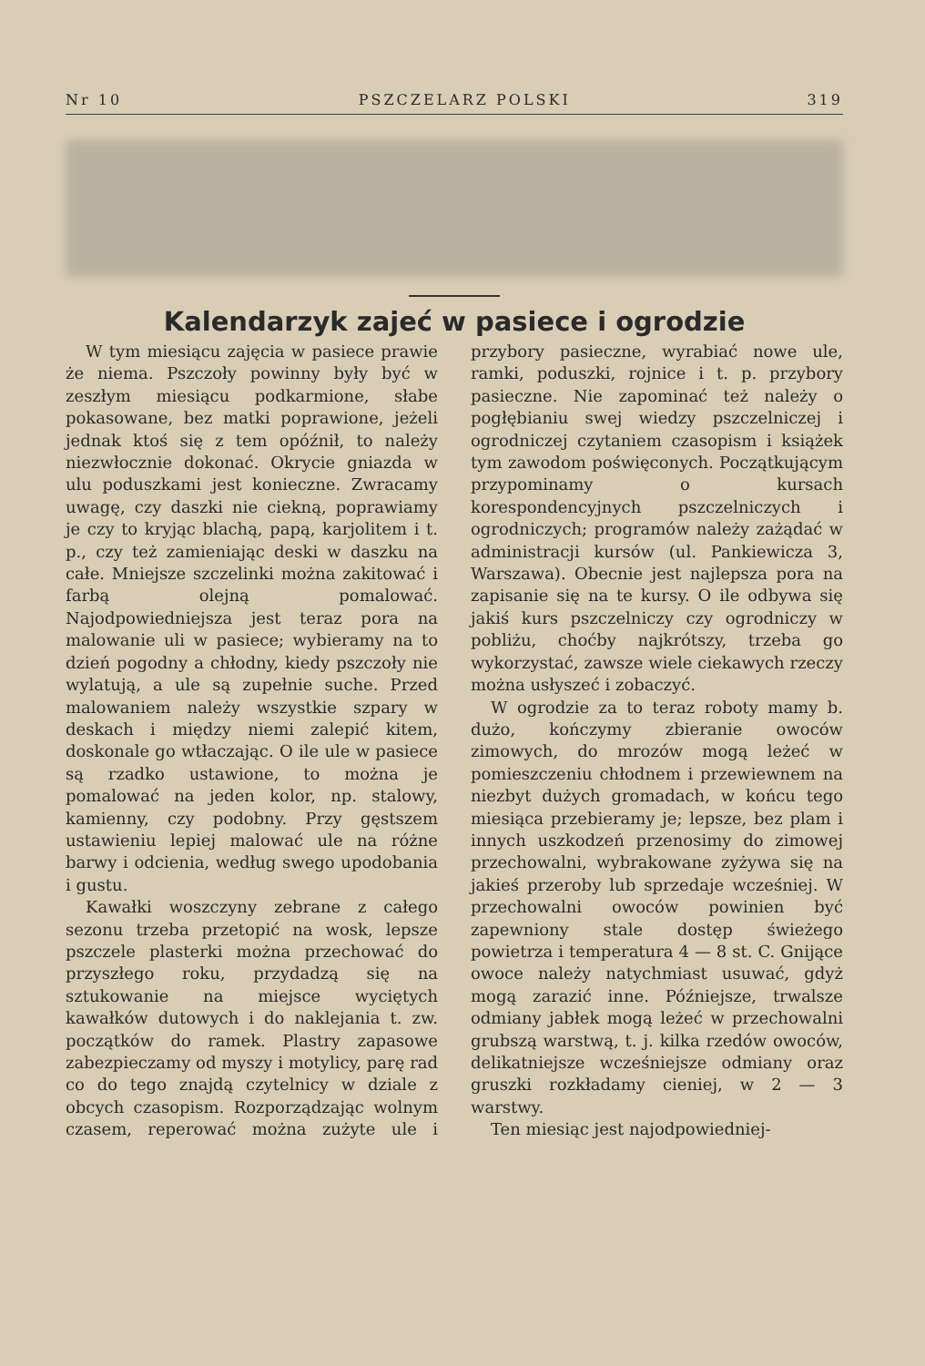Nr 10 PSZCZELARZ POLSKI 319
Kalendarzyk zajeć w pasiece i ogrodzie
W tym miesiącu zajęcia w pasiece prawie że niema. Pszczoły powinny były być w zeszłym miesiącu podkarmione, słabe pokasowane, bez matki poprawione, jeżeli jednak ktoś się z tem opóźnił, to należy niezwłocznie dokonać. Okrycie gniazda w ulu poduszkami jest konieczne. Zwracamy uwagę, czy daszki nie ciekną, poprawiamy je czy to kryjąc blachą, papą, karjolitem i t. p., czy też zamieniając deski w daszku na całe. Mniejsze szczelinki można zakitować i farbą olejną pomalować. Najodpowiedniejsza jest teraz pora na malowanie uli w pasiece; wybieramy na to dzień pogodny a chłodny, kiedy pszczoły nie wylatują, a ule są zupełnie suche. Przed malowaniem należy wszystkie szpary w deskach i między niemi zalepić kitem, doskonale go wtłaczając. O ile ule w pasiece są rzadko ustawione, to można je pomalować na jeden kolor, np. stalowy, kamienny, czy podobny. Przy gęstszem ustawieniu lepiej malować ule na różne barwy i odcienia, według swego upodobania i gustu.
Kawałki woszczyny zebrane z całego sezonu trzeba przetopić na wosk, lepsze pszczele plasterki można przechować do przyszłego roku, przydadzą się na sztukowanie na miejsce wyciętych kawałków dutowych i do naklejania t. zw. początków do ramek. Plastry zapasowe zabezpieczamy od myszy i motylicy, parę rad co do tego znajdą czytelnicy w dziale z obcych czasopism. Rozporządzając wolnym czasem, reperować można zużyte ule i przybory pasieczne, wyrabiać nowe ule, ramki, poduszki, rojnice i t. p. przybory pasieczne. Nie zapominać też należy o pogłębianiu swej wiedzy pszczelniczej i ogrodniczej czytaniem czasopism i książek tym zawodom poświęconych. Początkującym przypominamy o kursach korespondencyjnych pszczelniczych i ogrodniczych; programów należy zażądać w administracji kursów (ul. Pankiewicza 3, Warszawa). Obecnie jest najlepsza pora na zapisanie się na te kursy. O ile odbywa się jakiś kurs pszczelniczy czy ogrodniczy w pobliżu, choćby najkrótszy, trzeba go wykorzystać, zawsze wiele ciekawych rzeczy można usłyszeć i zobaczyć.
W ogrodzie za to teraz roboty mamy b. dużo, kończymy zbieranie owoców zimowych, do mrozów mogą leżeć w pomieszczeniu chłodnem i przewiewnem na niezbyt dużych gromadach, w końcu tego miesiąca przebieramy je; lepsze, bez plam i innych uszkodzeń przenosimy do zimowej przechowalni, wybrakowane zyżywa się na jakieś przeroby lub sprzedaje wcześniej. W przechowalni owoców powinien być zapewniony stale dostęp świeżego powietrza i temperatura 4 — 8 st. C. Gnijące owoce należy natychmiast usuwać, gdyż mogą zarazić inne. Późniejsze, trwalsze odmiany jabłek mogą leżeć w przechowalni grubszą warstwą, t. j. kilka rzedów owoców, delikatniejsze wcześniejsze odmiany oraz gruszki rozkładamy cieniej, w 2 — 3 warstwy.
Ten miesiąc jest najodpowiedniej-